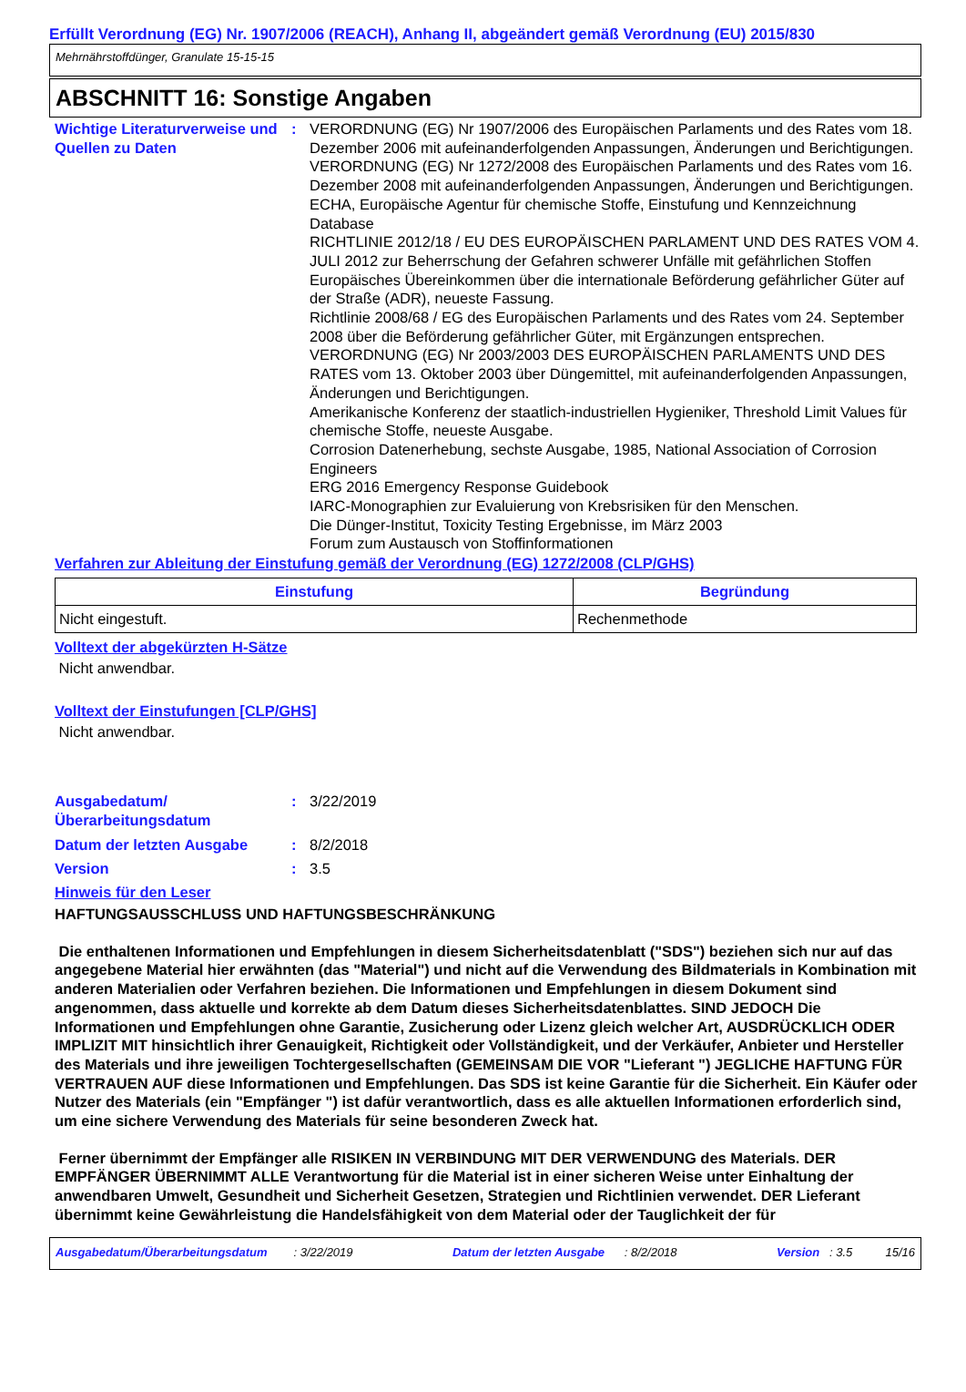Erfüllt Verordnung (EG) Nr. 1907/2006 (REACH), Anhang II, abgeändert gemäß Verordnung (EU) 2015/830
Mehrnährstoffdünger, Granulate 15-15-15
ABSCHNITT 16: Sonstige Angaben
Wichtige Literaturverweise und Quellen zu Daten
: VERORDNUNG (EG) Nr 1907/2006 des Europäischen Parlaments und des Rates vom 18. Dezember 2006 mit aufeinanderfolgenden Anpassungen, Änderungen und Berichtigungen.
VERORDNUNG (EG) Nr 1272/2008 des Europäischen Parlaments und des Rates vom 16. Dezember 2008 mit aufeinanderfolgenden Anpassungen, Änderungen und Berichtigungen.
ECHA, Europäische Agentur für chemische Stoffe, Einstufung und Kennzeichnung Database
RICHTLINIE 2012/18 / EU DES EUROPÄISCHEN PARLAMENT UND DES RATES VOM 4. JULI 2012 zur Beherrschung der Gefahren schwerer Unfälle mit gefährlichen Stoffen
Europäisches Übereinkommen über die internationale Beförderung gefährlicher Güter auf der Straße (ADR), neueste Fassung.
Richtlinie 2008/68 / EG des Europäischen Parlaments und des Rates vom 24. September 2008 über die Beförderung gefährlicher Güter, mit Ergänzungen entsprechen.
VERORDNUNG (EG) Nr 2003/2003 DES EUROPÄISCHEN PARLAMENTS UND DES RATES vom 13. Oktober 2003 über Düngemittel, mit aufeinanderfolgenden Anpassungen, Änderungen und Berichtigungen.
Amerikanische Konferenz der staatlich-industriellen Hygieniker, Threshold Limit Values für chemische Stoffe, neueste Ausgabe.
Corrosion Datenerhebung, sechste Ausgabe, 1985, National Association of Corrosion Engineers
ERG 2016 Emergency Response Guidebook
IARC-Monographien zur Evaluierung von Krebsrisiken für den Menschen.
Die Dünger-Institut, Toxicity Testing Ergebnisse, im März 2003
Forum zum Austausch von Stoffinformationen
Verfahren zur Ableitung der Einstufung gemäß der Verordnung (EG) 1272/2008 (CLP/GHS)
| Einstufung | Begründung |
| --- | --- |
| Nicht eingestuft. | Rechenmethode |
Volltext der abgekürzten H-Sätze
Nicht anwendbar.
Volltext der Einstufungen [CLP/GHS]
Nicht anwendbar.
Ausgabedatum/ Überarbeitungsdatum
: 3/22/2019
Datum der letzten Ausgabe : 8/2/2018
Version : 3.5
Hinweis für den Leser
HAFTUNGSAUSSCHLUSS UND HAFTUNGSBESCHRÄNKUNG
Die enthaltenen Informationen und Empfehlungen in diesem Sicherheitsdatenblatt ("SDS") beziehen sich nur auf das angegebene Material hier erwähnten (das "Material") und nicht auf die Verwendung des Bildmaterials in Kombination mit anderen Materialien oder Verfahren beziehen. Die Informationen und Empfehlungen in diesem Dokument sind angenommen, dass aktuelle und korrekte ab dem Datum dieses Sicherheitsdatenblattes. SIND JEDOCH Die Informationen und Empfehlungen ohne Garantie, Zusicherung oder Lizenz gleich welcher Art, AUSDRÜCKLICH ODER IMPLIZIT MIT hinsichtlich ihrer Genauigkeit, Richtigkeit oder Vollständigkeit, und der Verkäufer, Anbieter und Hersteller des Materials und ihre jeweiligen Tochtergesellschaften (GEMEINSAM DIE VOR "Lieferant ") JEGLICHE HAFTUNG FÜR VERTRAUEN AUF diese Informationen und Empfehlungen. Das SDS ist keine Garantie für die Sicherheit. Ein Käufer oder Nutzer des Materials (ein "Empfänger ") ist dafür verantwortlich, dass es alle aktuellen Informationen erforderlich sind, um eine sichere Verwendung des Materials für seine besonderen Zweck hat.
Ferner übernimmt der Empfänger alle RISIKEN IN VERBINDUNG MIT DER VERWENDUNG des Materials. DER EMPFÄNGER ÜBERNIMMT ALLE Verantwortung für die Material ist in einer sicheren Weise unter Einhaltung der anwendbaren Umwelt, Gesundheit und Sicherheit Gesetzen, Strategien und Richtlinien verwendet. DER Lieferant übernimmt keine Gewährleistung die Handelsfähigkeit von dem Material oder der Tauglichkeit der für
Ausgabedatum/Überarbeitungsdatum : 3/22/2019 Datum der letzten Ausgabe : 8/2/2018 Version : 3.5 15/16